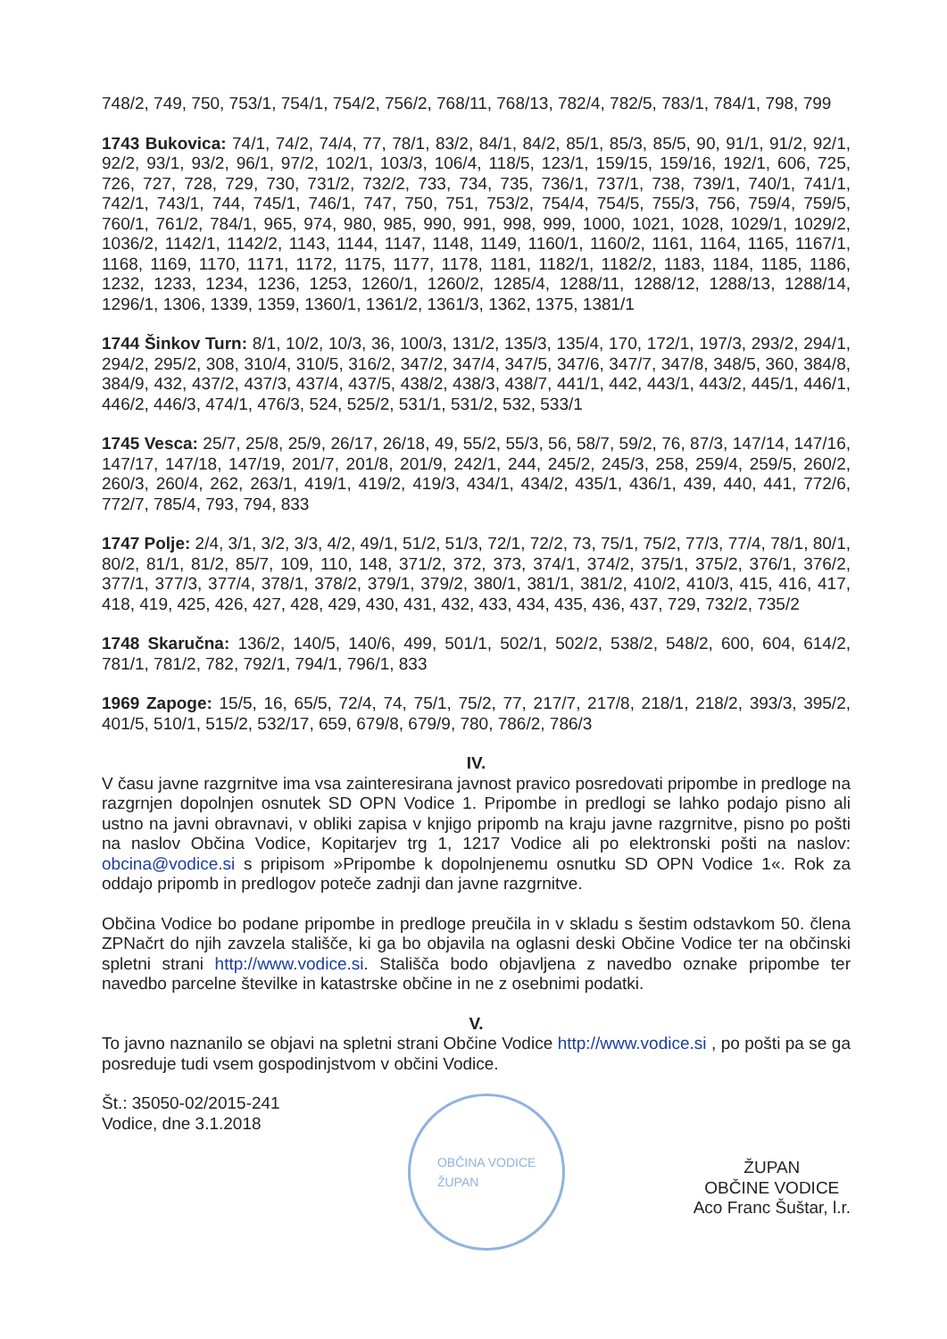748/2, 749, 750, 753/1, 754/1, 754/2, 756/2, 768/11, 768/13, 782/4, 782/5, 783/1, 784/1, 798, 799
1743 Bukovica: 74/1, 74/2, 74/4, 77, 78/1, 83/2, 84/1, 84/2, 85/1, 85/3, 85/5, 90, 91/1, 91/2, 92/1, 92/2, 93/1, 93/2, 96/1, 97/2, 102/1, 103/3, 106/4, 118/5, 123/1, 159/15, 159/16, 192/1, 606, 725, 726, 727, 728, 729, 730, 731/2, 732/2, 733, 734, 735, 736/1, 737/1, 738, 739/1, 740/1, 741/1, 742/1, 743/1, 744, 745/1, 746/1, 747, 750, 751, 753/2, 754/4, 754/5, 755/3, 756, 759/4, 759/5, 760/1, 761/2, 784/1, 965, 974, 980, 985, 990, 991, 998, 999, 1000, 1021, 1028, 1029/1, 1029/2, 1036/2, 1142/1, 1142/2, 1143, 1144, 1147, 1148, 1149, 1160/1, 1160/2, 1161, 1164, 1165, 1167/1, 1168, 1169, 1170, 1171, 1172, 1175, 1177, 1178, 1181, 1182/1, 1182/2, 1183, 1184, 1185, 1186, 1232, 1233, 1234, 1236, 1253, 1260/1, 1260/2, 1285/4, 1288/11, 1288/12, 1288/13, 1288/14, 1296/1, 1306, 1339, 1359, 1360/1, 1361/2, 1361/3, 1362, 1375, 1381/1
1744 Šinkov Turn: 8/1, 10/2, 10/3, 36, 100/3, 131/2, 135/3, 135/4, 170, 172/1, 197/3, 293/2, 294/1, 294/2, 295/2, 308, 310/4, 310/5, 316/2, 347/2, 347/4, 347/5, 347/6, 347/7, 347/8, 348/5, 360, 384/8, 384/9, 432, 437/2, 437/3, 437/4, 437/5, 438/2, 438/3, 438/7, 441/1, 442, 443/1, 443/2, 445/1, 446/1, 446/2, 446/3, 474/1, 476/3, 524, 525/2, 531/1, 531/2, 532, 533/1
1745 Vesca: 25/7, 25/8, 25/9, 26/17, 26/18, 49, 55/2, 55/3, 56, 58/7, 59/2, 76, 87/3, 147/14, 147/16, 147/17, 147/18, 147/19, 201/7, 201/8, 201/9, 242/1, 244, 245/2, 245/3, 258, 259/4, 259/5, 260/2, 260/3, 260/4, 262, 263/1, 419/1, 419/2, 419/3, 434/1, 434/2, 435/1, 436/1, 439, 440, 441, 772/6, 772/7, 785/4, 793, 794, 833
1747 Polje: 2/4, 3/1, 3/2, 3/3, 4/2, 49/1, 51/2, 51/3, 72/1, 72/2, 73, 75/1, 75/2, 77/3, 77/4, 78/1, 80/1, 80/2, 81/1, 81/2, 85/7, 109, 110, 148, 371/2, 372, 373, 374/1, 374/2, 375/1, 375/2, 376/1, 376/2, 377/1, 377/3, 377/4, 378/1, 378/2, 379/1, 379/2, 380/1, 381/1, 381/2, 410/2, 410/3, 415, 416, 417, 418, 419, 425, 426, 427, 428, 429, 430, 431, 432, 433, 434, 435, 436, 437, 729, 732/2, 735/2
1748 Skaručna: 136/2, 140/5, 140/6, 499, 501/1, 502/1, 502/2, 538/2, 548/2, 600, 604, 614/2, 781/1, 781/2, 782, 792/1, 794/1, 796/1, 833
1969 Zapoge: 15/5, 16, 65/5, 72/4, 74, 75/1, 75/2, 77, 217/7, 217/8, 218/1, 218/2, 393/3, 395/2, 401/5, 510/1, 515/2, 532/17, 659, 679/8, 679/9, 780, 786/2, 786/3
IV.
V času javne razgrnitve ima vsa zainteresirana javnost pravico posredovati pripombe in predloge na razgrnjen dopolnjen osnutek SD OPN Vodice 1. Pripombe in predlogi se lahko podajo pisno ali ustno na javni obravnavi, v obliki zapisa v knjigo pripomb na kraju javne razgrnitve, pisno po pošti na naslov Občina Vodice, Kopitarjev trg 1, 1217 Vodice ali po elektronski pošti na naslov: obcina@vodice.si s pripisom »Pripombe k dopolnjenemu osnutku SD OPN Vodice 1«. Rok za oddajo pripomb in predlogov poteče zadnji dan javne razgrnitve.
Občina Vodice bo podane pripombe in predloge preučila in v skladu s šestim odstavkom 50. člena ZPNačrt do njih zavzela stališče, ki ga bo objavila na oglasni deski Občine Vodice ter na občinski spletni strani http://www.vodice.si. Stališča bodo objavljena z navedbo oznake pripombe ter navedbo parcelne številke in katastrske občine in ne z osebnimi podatki.
V.
To javno naznanilo se objavi na spletni strani Občine Vodice http://www.vodice.si , po pošti pa se ga posreduje tudi vsem gospodinjstvom v občini Vodice.
Št.: 35050-02/2015-241
Vodice, dne 3.1.2018
OBČINA VODICE
ŽUPAN
ŽUPAN
OBČINE VODICE
Aco Franc Šuštar, l.r.